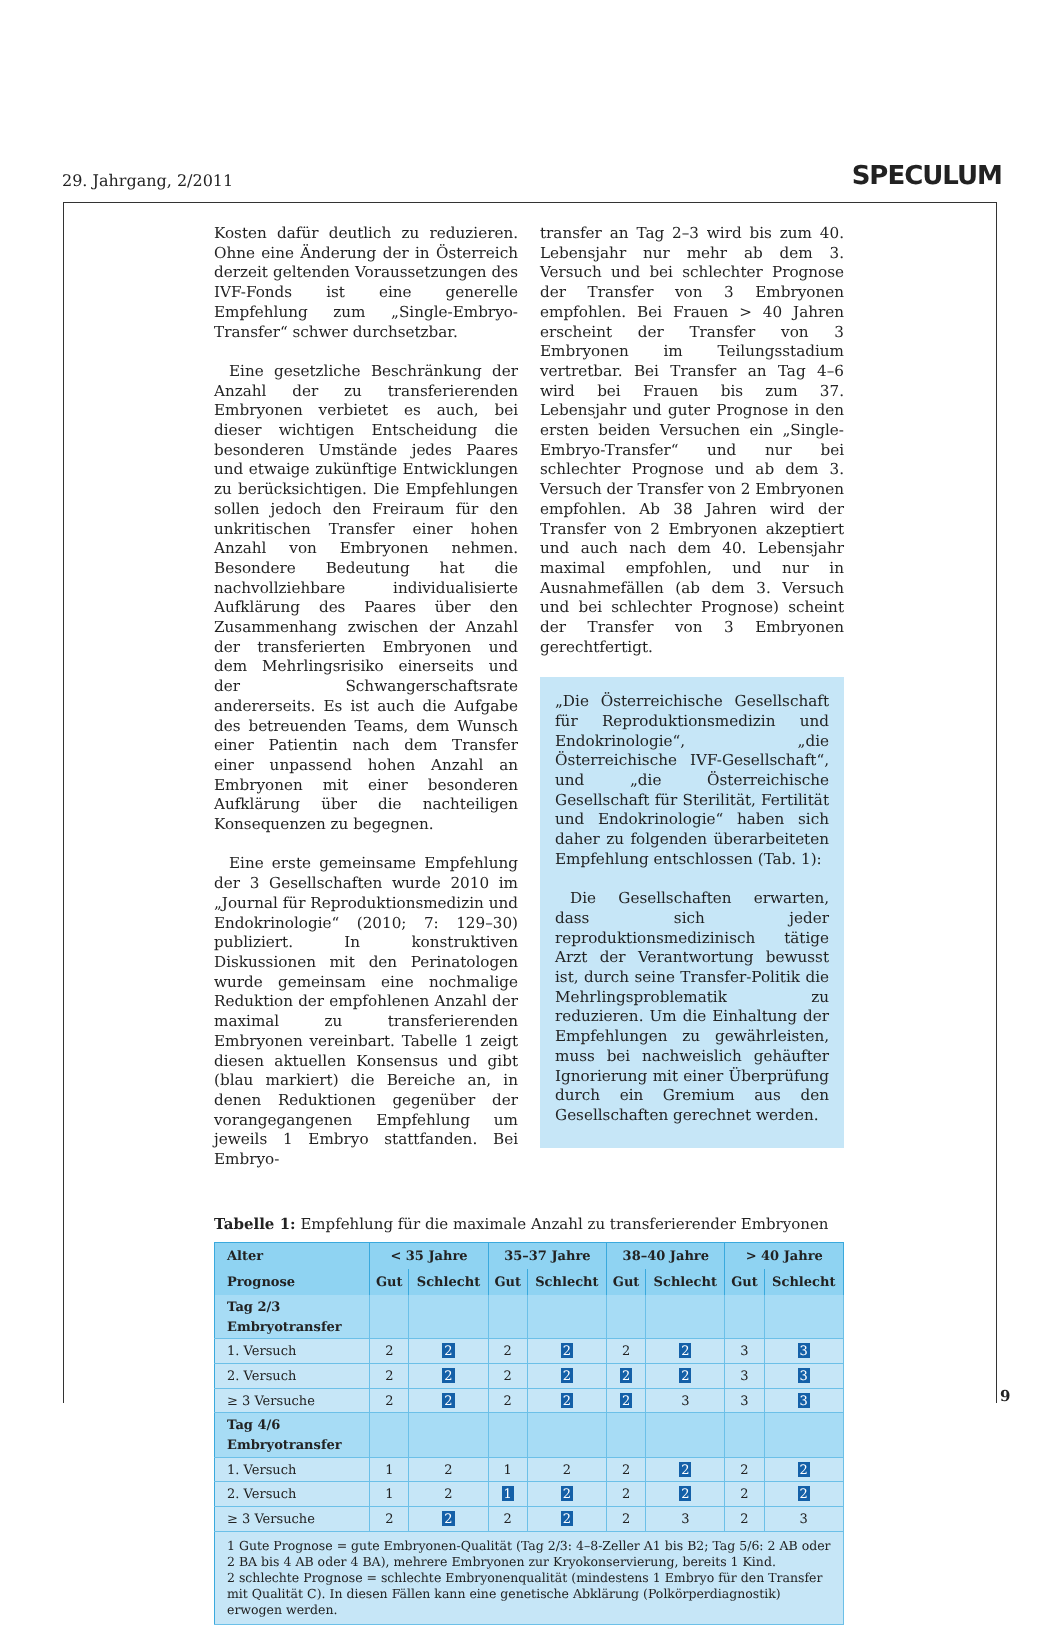29. Jahrgang, 2/2011 SPECULUM
Kosten dafür deutlich zu reduzieren. Ohne eine Änderung der in Österreich derzeit geltenden Voraussetzungen des IVF-Fonds ist eine generelle Empfehlung zum „Single-Embryo-Transfer“ schwer durchsetzbar.
Eine gesetzliche Beschränkung der Anzahl der zu transferierenden Embryonen verbietet es auch, bei dieser wichtigen Entscheidung die besonderen Umstände jedes Paares und etwaige zukünftige Entwicklungen zu berücksichtigen. Die Empfehlungen sollen jedoch den Freiraum für den unkritischen Transfer einer hohen Anzahl von Embryonen nehmen. Besondere Bedeutung hat die nachvollziehbare individualisierte Aufklärung des Paares über den Zusammenhang zwischen der Anzahl der transferierten Embryonen und dem Mehrlingsrisiko einerseits und der Schwangerschaftsrate andererseits. Es ist auch die Aufgabe des betreuenden Teams, dem Wunsch einer Patientin nach dem Transfer einer unpassend hohen Anzahl an Embryonen mit einer besonderen Aufklärung über die nachteiligen Konsequenzen zu begegnen.
Eine erste gemeinsame Empfehlung der 3 Gesellschaften wurde 2010 im „Journal für Reproduktionsmedizin und Endokrinologie“ (2010; 7: 129–30) publiziert. In konstruktiven Diskussionen mit den Perinatologen wurde gemeinsam eine nochmalige Reduktion der empfohlenen Anzahl der maximal zu transferierenden Embryonen vereinbart. Tabelle 1 zeigt diesen aktuellen Konsensus und gibt (blau markiert) die Bereiche an, in denen Reduktionen gegenüber der vorangegangenen Empfehlung um jeweils 1 Embryo stattfanden. Bei Embryo-
transfer an Tag 2–3 wird bis zum 40. Lebensjahr nur mehr ab dem 3. Versuch und bei schlechter Prognose der Transfer von 3 Embryonen empfohlen. Bei Frauen > 40 Jahren erscheint der Transfer von 3 Embryonen im Teilungsstadium vertretbar. Bei Transfer an Tag 4–6 wird bei Frauen bis zum 37. Lebensjahr und guter Prognose in den ersten beiden Versuchen ein „Single-Embryo-Transfer“ und nur bei schlechter Prognose und ab dem 3. Versuch der Transfer von 2 Embryonen empfohlen. Ab 38 Jahren wird der Transfer von 2 Embryonen akzeptiert und auch nach dem 40. Lebensjahr maximal empfohlen, und nur in Ausnahmefällen (ab dem 3. Versuch und bei schlechter Prognose) scheint der Transfer von 3 Embryonen gerechtfertigt.
„Die Österreichische Gesellschaft für Reproduktionsmedizin und Endokrinologie“, „die Österreichische IVF-Gesellschaft“, und „die Österreichische Gesellschaft für Sterilität, Fertilität und Endokrinologie“ haben sich daher zu folgenden überarbeiteten Empfehlung entschlossen (Tab. 1):
Die Gesellschaften erwarten, dass sich jeder reproduktionsmedizinisch tätige Arzt der Verantwortung bewusst ist, durch seine Transfer-Politik die Mehrlingsproblematik zu reduzieren. Um die Einhaltung der Empfehlungen zu gewährleisten, muss bei nachweislich gehäufter Ignorierung mit einer Überprüfung durch ein Gremium aus den Gesellschaften gerechnet werden.
Tabelle 1: Empfehlung für die maximale Anzahl zu transferierender Embryonen
| Alter | < 35 Jahre | | 35–37 Jahre | | 38–40 Jahre | | > 40 Jahre | |
| --- | --- | --- | --- | --- | --- | --- | --- | --- |
| Prognose | Gut | Schlecht | Gut | Schlecht | Gut | Schlecht | Gut | Schlecht |
| Tag 2/3 Embryotransfer | | | | | | | | |
| 1. Versuch | 2 | 2 | 2 | 2 | 2 | 2 | 3 | 3 |
| 2. Versuch | 2 | 2 | 2 | 2 | 2 | 2 | 3 | 3 |
| ≥ 3 Versuche | 2 | 2 | 2 | 2 | 2 | 3 | 3 | 3 |
| Tag 4/6 Embryotransfer | | | | | | | | |
| 1. Versuch | 1 | 2 | 1 | 2 | 2 | 2 | 2 | 2 |
| 2. Versuch | 1 | 2 | 1 | 2 | 2 | 2 | 2 | 2 |
| ≥ 3 Versuche | 2 | 2 | 2 | 2 | 2 | 3 | 2 | 3 |
| 1 Gute Prognose = gute Embryonen-Qualität (Tag 2/3: 4–8-Zeller A1 bis B2; Tag 5/6: 2 AB oder 2 BA bis 4 AB oder 4 BA), mehrere Embryonen zur Kryokonservierung, bereits 1 Kind. 2 schlechte Prognose = schlechte Embryonenqualität (mindestens 1 Embryo für den Transfer mit Qualität C). In diesen Fällen kann eine genetische Abklärung (Polkörperdiagnostik) erwogen werden. | | | | | | | | |
9